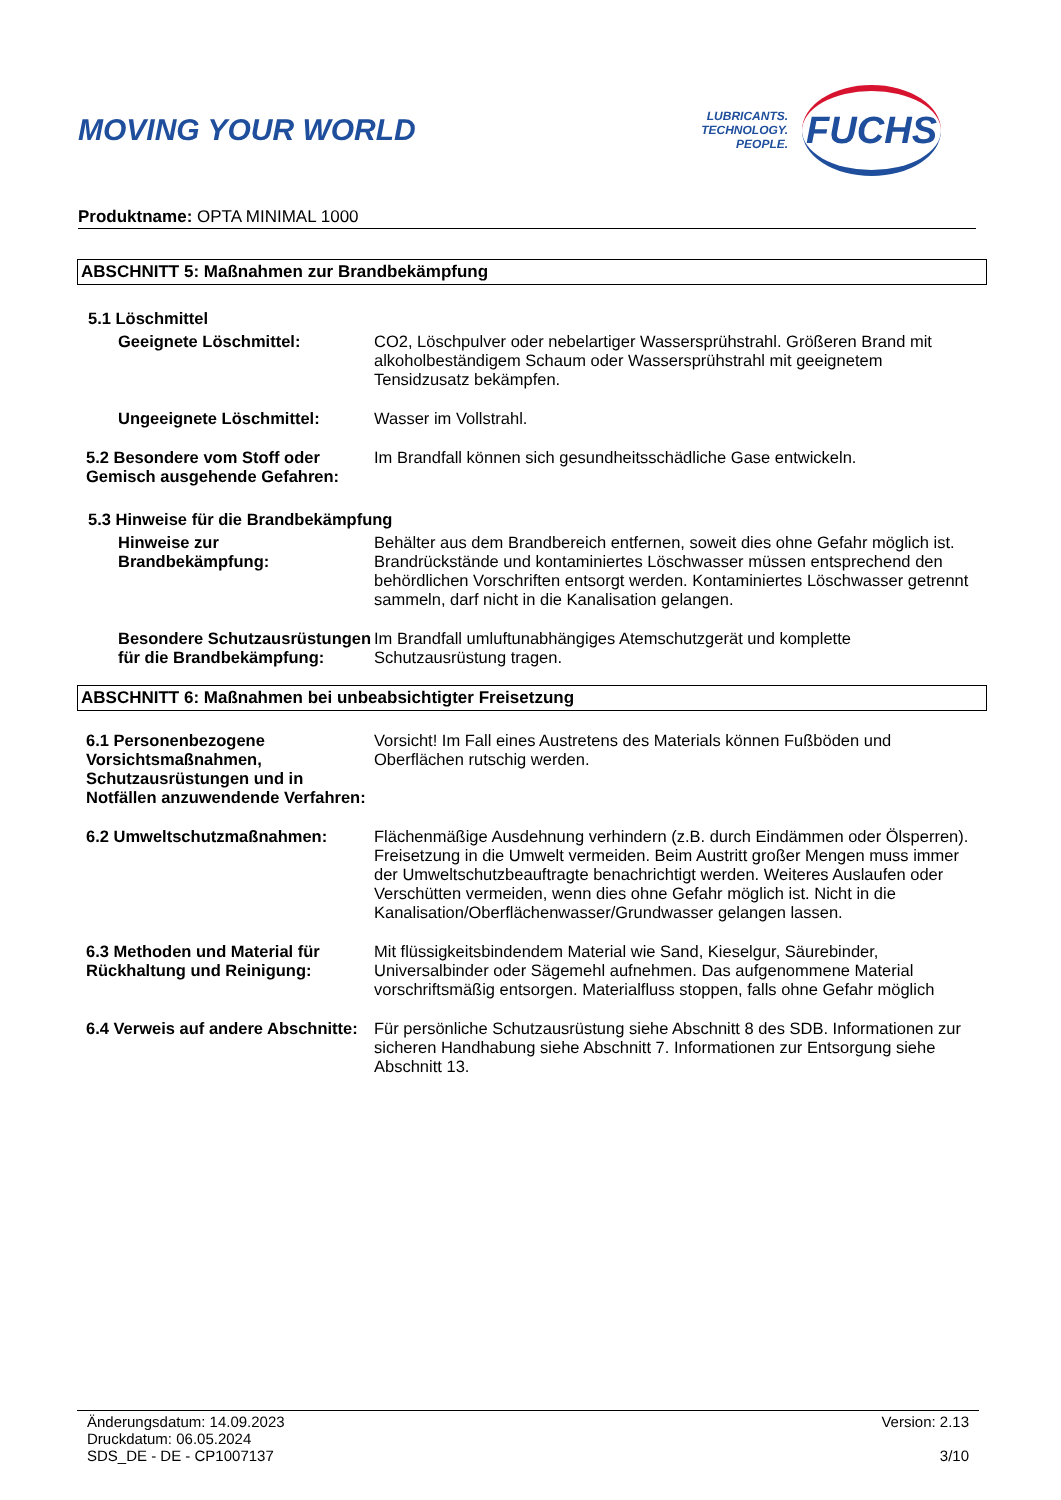MOVING YOUR WORLD
LUBRICANTS.
TECHNOLOGY.
PEOPLE.
FUCHS
Produktname: OPTA MINIMAL 1000
ABSCHNITT 5: Maßnahmen zur Brandbekämpfung
5.1 Löschmittel
Geeignete Löschmittel: CO2, Löschpulver oder nebelartiger Wassersprühstrahl. Größeren Brand mit alkoholbeständigem Schaum oder Wassersprühstrahl mit geeignetem Tensidzusatz bekämpfen.
Ungeeignete Löschmittel: Wasser im Vollstrahl.
5.2 Besondere vom Stoff oder Gemisch ausgehende Gefahren:
Im Brandfall können sich gesundheitsschädliche Gase entwickeln.
5.3 Hinweise für die Brandbekämpfung
Hinweise zur Brandbekämpfung:
Behälter aus dem Brandbereich entfernen, soweit dies ohne Gefahr möglich ist. Brandrückstände und kontaminiertes Löschwasser müssen entsprechend den behördlichen Vorschriften entsorgt werden. Kontaminiertes Löschwasser getrennt sammeln, darf nicht in die Kanalisation gelangen.
Besondere Schutzausrüstungen für die Brandbekämpfung:
Im Brandfall umluftunabhängiges Atemschutzgerät und komplette Schutzausrüstung tragen.
ABSCHNITT 6: Maßnahmen bei unbeabsichtigter Freisetzung
6.1 Personenbezogene Vorsichtsmaßnahmen, Schutzausrüstungen und in Notfällen anzuwendende Verfahren:
Vorsicht! Im Fall eines Austretens des Materials können Fußböden und Oberflächen rutschig werden.
6.2 Umweltschutzmaßnahmen: Flächenmäßige Ausdehnung verhindern (z.B. durch Eindämmen oder Ölsperren). Freisetzung in die Umwelt vermeiden. Beim Austritt großer Mengen muss immer der Umweltschutzbeauftragte benachrichtigt werden. Weiteres Auslaufen oder Verschütten vermeiden, wenn dies ohne Gefahr möglich ist. Nicht in die Kanalisation/Oberflächenwasser/Grundwasser gelangen lassen.
6.3 Methoden und Material für Rückhaltung und Reinigung:
Mit flüssigkeitsbindendem Material wie Sand, Kieselgur, Säurebinder, Universalbinder oder Sägemehl aufnehmen. Das aufgenommene Material vorschriftsmäßig entsorgen. Materialfluss stoppen, falls ohne Gefahr möglich
6.4 Verweis auf andere Abschnitte:
Für persönliche Schutzausrüstung siehe Abschnitt 8 des SDB. Informationen zur sicheren Handhabung siehe Abschnitt 7. Informationen zur Entsorgung siehe Abschnitt 13.
Änderungsdatum: 14.09.2023
Druckdatum: 06.05.2024
SDS_DE - DE - CP1007137
Version: 2.13
3/10